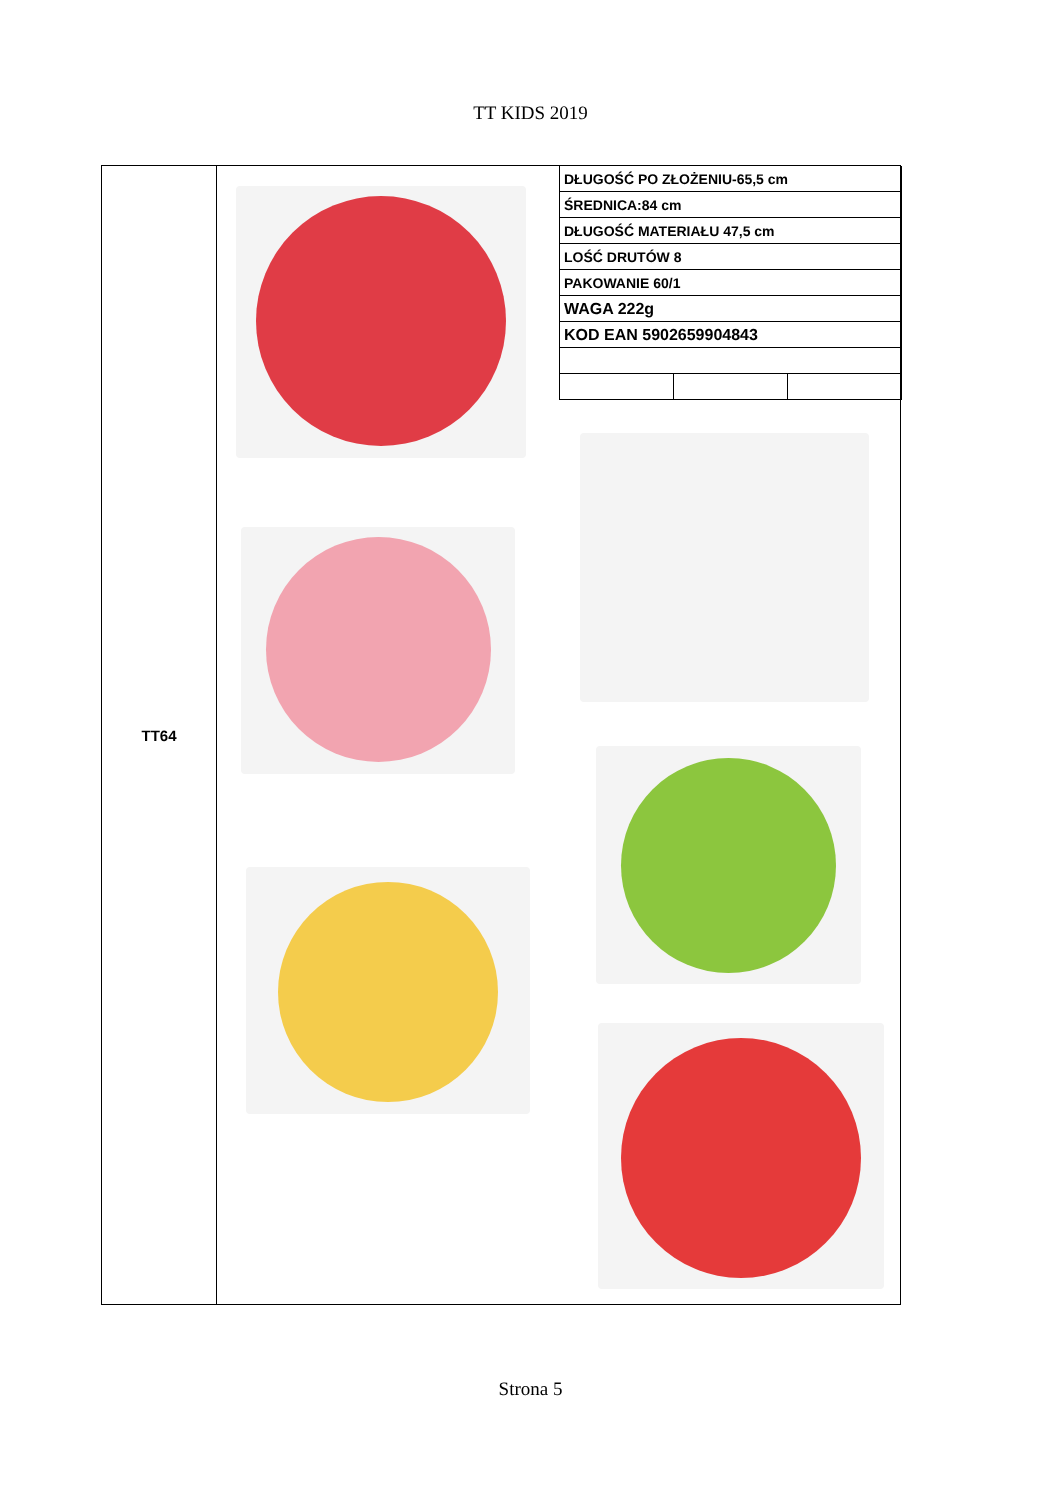TT KIDS 2019
TT64
| DŁUGOŚĆ PO ZŁOŻENIU-65,5 cm | | |
| ŚREDNICA:84 cm | | |
| DŁUGOŚĆ MATERIAŁU 47,5 cm | | |
| LOŚĆ DRUTÓW 8 | | |
| PAKOWANIE 60/1 | | |
| WAGA 222g | | |
| KOD EAN 5902659904843 | | |
Strona 5